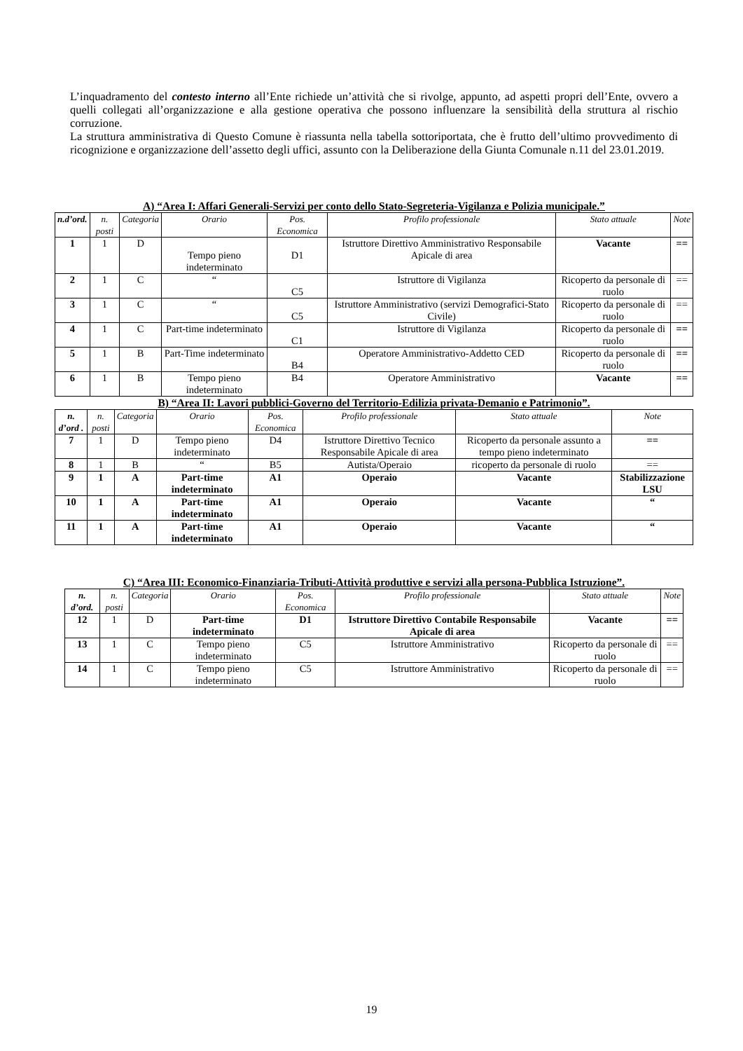L’inquadramento del contesto interno all’Ente richiede un’attività che si rivolge, appunto, ad aspetti propri dell’Ente, ovvero a quelli collegati all’organizzazione e alla gestione operativa che possono influenzare la sensibilità della struttura al rischio corruzione.
La struttura amministrativa di Questo Comune è riassunta nella tabella sottoriportata, che è frutto dell’ultimo provvedimento di ricognizione e organizzazione dell’assetto degli uffici, assunto con la Deliberazione della Giunta Comunale n.11 del 23.01.2019.
A) “Area I: Affari Generali-Servizi per conto dello Stato-Segreteria-Vigilanza e Polizia municipale.”
| n.d’ord. | n. posti | Categoria | Orario | Pos. Economica | Profilo professionale | Stato attuale | Note |
| --- | --- | --- | --- | --- | --- | --- | --- |
| 1 | 1 | D | Tempo pieno indeterminato | D1 | Istruttore Direttivo Amministrativo Responsabile Apicale di area | Vacante | == |
| 2 | 1 | C | “ | C5 | Istruttore di Vigilanza | Ricoperto da personale di ruolo | == |
| 3 | 1 | C | “ | C5 | Istruttore Amministrativo (servizi Demografici-Stato Civile) | Ricoperto da personale di ruolo | == |
| 4 | 1 | C | Part-time indeterminato | C1 | Istruttore di Vigilanza | Ricoperto da personale di ruolo | == |
| 5 | 1 | B | Part-Time indeterminato | B4 | Operatore Amministrativo-Addetto CED | Ricoperto da personale di ruolo | == |
| 6 | 1 | B | Tempo pieno indeterminato | B4 | Operatore Amministrativo | Vacante | == |
B) “Area II: Lavori pubblici-Governo del Territorio-Edilizia privata-Demanio e Patrimonio”.
| n. d’ord . | n. posti | Categoria | Orario | Pos. Economica | Profilo professionale | Stato attuale | Note |
| --- | --- | --- | --- | --- | --- | --- | --- |
| 7 | 1 | D | Tempo pieno indeterminato | D4 | Istruttore Direttivo Tecnico Responsabile Apicale di area | Ricoperto da personale assunto a tempo pieno indeterminato | == |
| 8 | 1 | B | “ | B5 | Autista/Operaio | ricoperto da personale di ruolo | == |
| 9 | 1 | A | Part-time indeterminato | A1 | Operaio | Vacante | Stabilizzazione LSU |
| 10 | 1 | A | Part-time indeterminato | A1 | Operaio | Vacante | “ |
| 11 | 1 | A | Part-time indeterminato | A1 | Operaio | Vacante | “ |
C) “Area III: Economico-Finanziaria-Tributi-Attività produttive e servizi alla persona-Pubblica Istruzione”.
| n. d’ord. | n. posti | Categoria | Orario | Pos. Economica | Profilo professionale | Stato attuale | Note |
| --- | --- | --- | --- | --- | --- | --- | --- |
| 12 | 1 | D | Part-time indeterminato | D1 | Istruttore Direttivo Contabile Responsabile Apicale di area | Vacante | == |
| 13 | 1 | C | Tempo pieno indeterminato | C5 | Istruttore Amministrativo | Ricoperto da personale di ruolo | == |
| 14 | 1 | C | Tempo pieno indeterminato | C5 | Istruttore Amministrativo | Ricoperto da personale di ruolo | == |
19